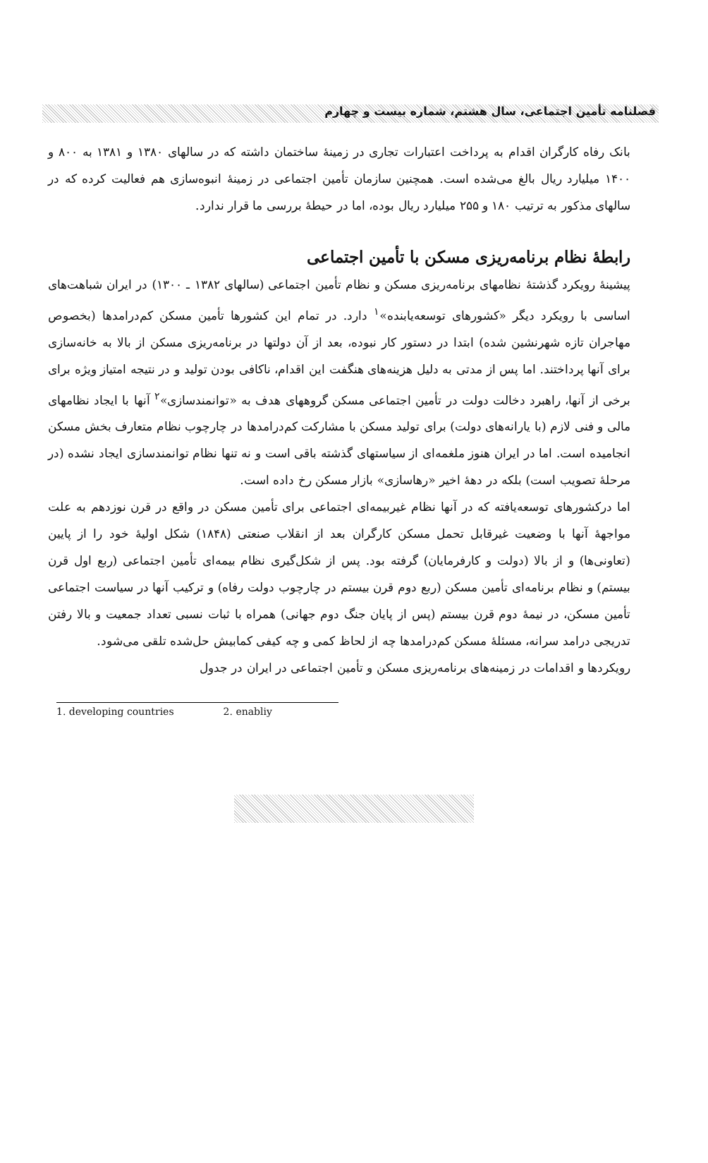فصلنامه تأمین اجتماعی، سال هشتم، شماره بیست و چهارم
بانک رفاه کارگران اقدام به پرداخت اعتبارات تجاری در زمینهٔ ساختمان داشته که در سالهای ۱۳۸۰ و ۱۳۸۱ به ۸۰۰ و ۱۴۰۰ میلیارد ریال بالغ می‌شده است. همچنین سازمان تأمین اجتماعی در زمینهٔ انبوه‌سازی هم فعالیت کرده که در سالهای مذکور به ترتیب ۱۸۰ و ۲۵۵ میلیارد ریال بوده، اما در حیطهٔ بررسی ما قرار ندارد.
رابطهٔ نظام برنامه‌ریزی مسکن با تأمین اجتماعی
پیشینهٔ رویکرد گذشتهٔ نظامهای برنامه‌ریزی مسکن و نظام تأمین اجتماعی (سالهای ۱۳۸۲ ـ ۱۳۰۰) در ایران شباهت‌های اساسی با رویکرد دیگر «کشورهای توسعه‌یابنده»<sup>۱</sup> دارد. در تمام این کشورها تأمین مسکن کم‌درامدها (بخصوص مهاجران تازه شهرنشین شده) ابتدا در دستور کار نبوده، بعد از آن دولتها در برنامه‌ریزی مسکن از بالا به خانه‌سازی برای آنها پرداختند. اما پس از مدتی به دلیل هزینه‌های هنگفت این اقدام، ناکافی بودن تولید و در نتیجه امتیاز ویژه برای برخی از آنها، راهبرد دخالت دولت در تأمین اجتماعی مسکن گروههای هدف به «توانمندسازی»<sup>۲</sup> آنها با ایجاد نظامهای مالی و فنی لازم (با یارانه‌های دولت) برای تولید مسکن با مشارکت کم‌درامدها در چارچوب نظام متعارف بخش مسکن انجامیده است. اما در ایران هنوز ملغمه‌ای از سیاستهای گذشته باقی است و نه تنها نظام توانمندسازی ایجاد نشده (در مرحلهٔ تصویب است) بلکه در دههٔ اخیر «رهاسازی» بازار مسکن رخ داده است.
اما درکشورهای توسعه‌یافته که در آنها نظام غیربیمه‌ای اجتماعی برای تأمین مسکن در واقع در قرن نوزدهم به علت مواجههٔ آنها با وضعیت غیرقابل تحمل مسکن کارگران بعد از انقلاب صنعتی (۱۸۴۸) شکل اولیهٔ خود را از پایین (تعاونی‌ها) و از بالا (دولت و کارفرمایان) گرفته بود. پس از شکل‌گیری نظام بیمه‌ای تأمین اجتماعی (ربع اول قرن بیستم) و نظام برنامه‌ای تأمین مسکن (ربع دوم قرن بیستم در چارچوب دولت رفاه) و ترکیب آنها در سیاست اجتماعی تأمین مسکن، در نیمهٔ دوم قرن بیستم (پس از پایان جنگ دوم جهانی) همراه با ثبات نسبی تعداد جمعیت و بالا رفتن تدریجی درامد سرانه، مسئلهٔ مسکن کم‌درامدها چه از لحاظ کمی و چه کیفی کمابیش حل‌شده تلقی می‌شود.
رویکردها و اقدامات در زمینه‌های برنامه‌ریزی مسکن و تأمین اجتماعی در ایران در جدول
1. developing countries 2. enabliy